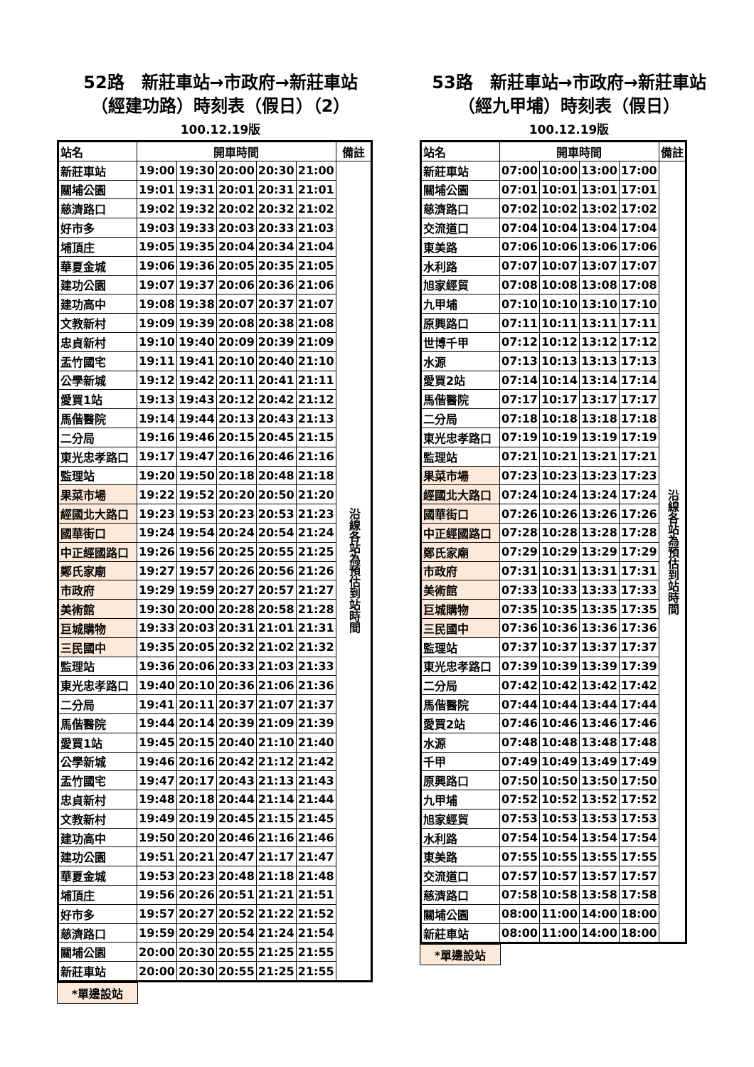52路　新莊車站→市政府→新莊車站
（經建功路）時刻表（假日）（2）
100.12.19版
| 站名 | 開車時間 | | | | | 備註 |
| --- | --- | --- | --- | --- | --- | --- |
| 新莊車站 | 19:00 | 19:30 | 20:00 | 20:30 | 21:00 | 沿線各站為預估到站時間 |
| 關埔公園 | 19:01 | 19:31 | 20:01 | 20:31 | 21:01 | |
| 慈濟路口 | 19:02 | 19:32 | 20:02 | 20:32 | 21:02 | |
| 好市多 | 19:03 | 19:33 | 20:03 | 20:33 | 21:03 | |
| 埔頂庄 | 19:05 | 19:35 | 20:04 | 20:34 | 21:04 | |
| 華夏金城 | 19:06 | 19:36 | 20:05 | 20:35 | 21:05 | |
| 建功公園 | 19:07 | 19:37 | 20:06 | 20:36 | 21:06 | |
| 建功高中 | 19:08 | 19:38 | 20:07 | 20:37 | 21:07 | |
| 文教新村 | 19:09 | 19:39 | 20:08 | 20:38 | 21:08 | |
| 忠貞新村 | 19:10 | 19:40 | 20:09 | 20:39 | 21:09 | |
| 盂竹國宅 | 19:11 | 19:41 | 20:10 | 20:40 | 21:10 | |
| 公學新城 | 19:12 | 19:42 | 20:11 | 20:41 | 21:11 | |
| 愛買1站 | 19:13 | 19:43 | 20:12 | 20:42 | 21:12 | |
| 馬偕醫院 | 19:14 | 19:44 | 20:13 | 20:43 | 21:13 | |
| 二分局 | 19:16 | 19:46 | 20:15 | 20:45 | 21:15 | |
| 東光忠孝路口 | 19:17 | 19:47 | 20:16 | 20:46 | 21:16 | |
| 監理站 | 19:20 | 19:50 | 20:18 | 20:48 | 21:18 | |
| 果菜市場 | 19:22 | 19:52 | 20:20 | 20:50 | 21:20 | |
| 經國北大路口 | 19:23 | 19:53 | 20:23 | 20:53 | 21:23 | |
| 國華街口 | 19:24 | 19:54 | 20:24 | 20:54 | 21:24 | |
| 中正經國路口 | 19:26 | 19:56 | 20:25 | 20:55 | 21:25 | |
| 鄭氏家廟 | 19:27 | 19:57 | 20:26 | 20:56 | 21:26 | |
| 市政府 | 19:29 | 19:59 | 20:27 | 20:57 | 21:27 | |
| 美術館 | 19:30 | 20:00 | 20:28 | 20:58 | 21:28 | |
| 巨城購物 | 19:33 | 20:03 | 20:31 | 21:01 | 21:31 | |
| 三民國中 | 19:35 | 20:05 | 20:32 | 21:02 | 21:32 | |
| 監理站 | 19:36 | 20:06 | 20:33 | 21:03 | 21:33 | |
| 東光忠孝路口 | 19:40 | 20:10 | 20:36 | 21:06 | 21:36 | |
| 二分局 | 19:41 | 20:11 | 20:37 | 21:07 | 21:37 | |
| 馬偕醫院 | 19:44 | 20:14 | 20:39 | 21:09 | 21:39 | |
| 愛買1站 | 19:45 | 20:15 | 20:40 | 21:10 | 21:40 | |
| 公學新城 | 19:46 | 20:16 | 20:42 | 21:12 | 21:42 | |
| 盂竹國宅 | 19:47 | 20:17 | 20:43 | 21:13 | 21:43 | |
| 忠貞新村 | 19:48 | 20:18 | 20:44 | 21:14 | 21:44 | |
| 文教新村 | 19:49 | 20:19 | 20:45 | 21:15 | 21:45 | |
| 建功高中 | 19:50 | 20:20 | 20:46 | 21:16 | 21:46 | |
| 建功公園 | 19:51 | 20:21 | 20:47 | 21:17 | 21:47 | |
| 華夏金城 | 19:53 | 20:23 | 20:48 | 21:18 | 21:48 | |
| 埔頂庄 | 19:56 | 20:26 | 20:51 | 21:21 | 21:51 | |
| 好市多 | 19:57 | 20:27 | 20:52 | 21:22 | 21:52 | |
| 慈濟路口 | 19:59 | 20:29 | 20:54 | 21:24 | 21:54 | |
| 關埔公園 | 20:00 | 20:30 | 20:55 | 21:25 | 21:55 | |
| 新莊車站 | 20:00 | 20:30 | 20:55 | 21:25 | 21:55 | |
*單邊設站
53路　新莊車站→市政府→新莊車站
（經九甲埔）時刻表（假日）
100.12.19版
| 站名 | 開車時間 | | | | 備註 |
| --- | --- | --- | --- | --- | --- |
| 新莊車站 | 07:00 | 10:00 | 13:00 | 17:00 | 沿線各站為預估到站時間 |
| 關埔公園 | 07:01 | 10:01 | 13:01 | 17:01 | |
| 慈濟路口 | 07:02 | 10:02 | 13:02 | 17:02 | |
| 交流道口 | 07:04 | 10:04 | 13:04 | 17:04 | |
| 東美路 | 07:06 | 10:06 | 13:06 | 17:06 | |
| 水利路 | 07:07 | 10:07 | 13:07 | 17:07 | |
| 旭家經貿 | 07:08 | 10:08 | 13:08 | 17:08 | |
| 九甲埔 | 07:10 | 10:10 | 13:10 | 17:10 | |
| 原興路口 | 07:11 | 10:11 | 13:11 | 17:11 | |
| 世博千甲 | 07:12 | 10:12 | 13:12 | 17:12 | |
| 水源 | 07:13 | 10:13 | 13:13 | 17:13 | |
| 愛買2站 | 07:14 | 10:14 | 13:14 | 17:14 | |
| 馬偕醫院 | 07:17 | 10:17 | 13:17 | 17:17 | |
| 二分局 | 07:18 | 10:18 | 13:18 | 17:18 | |
| 東光忠孝路口 | 07:19 | 10:19 | 13:19 | 17:19 | |
| 監理站 | 07:21 | 10:21 | 13:21 | 17:21 | |
| 果菜市場 | 07:23 | 10:23 | 13:23 | 17:23 | |
| 經國北大路口 | 07:24 | 10:24 | 13:24 | 17:24 | |
| 國華街口 | 07:26 | 10:26 | 13:26 | 17:26 | |
| 中正經國路口 | 07:28 | 10:28 | 13:28 | 17:28 | |
| 鄭氏家廟 | 07:29 | 10:29 | 13:29 | 17:29 | |
| 市政府 | 07:31 | 10:31 | 13:31 | 17:31 | |
| 美術館 | 07:33 | 10:33 | 13:33 | 17:33 | |
| 巨城購物 | 07:35 | 10:35 | 13:35 | 17:35 | |
| 三民國中 | 07:36 | 10:36 | 13:36 | 17:36 | |
| 監理站 | 07:37 | 10:37 | 13:37 | 17:37 | |
| 東光忠孝路口 | 07:39 | 10:39 | 13:39 | 17:39 | |
| 二分局 | 07:42 | 10:42 | 13:42 | 17:42 | |
| 馬偕醫院 | 07:44 | 10:44 | 13:44 | 17:44 | |
| 愛買2站 | 07:46 | 10:46 | 13:46 | 17:46 | |
| 水源 | 07:48 | 10:48 | 13:48 | 17:48 | |
| 千甲 | 07:49 | 10:49 | 13:49 | 17:49 | |
| 原興路口 | 07:50 | 10:50 | 13:50 | 17:50 | |
| 九甲埔 | 07:52 | 10:52 | 13:52 | 17:52 | |
| 旭家經貿 | 07:53 | 10:53 | 13:53 | 17:53 | |
| 水利路 | 07:54 | 10:54 | 13:54 | 17:54 | |
| 東美路 | 07:55 | 10:55 | 13:55 | 17:55 | |
| 交流道口 | 07:57 | 10:57 | 13:57 | 17:57 | |
| 慈濟路口 | 07:58 | 10:58 | 13:58 | 17:58 | |
| 關埔公園 | 08:00 | 11:00 | 14:00 | 18:00 | |
| 新莊車站 | 08:00 | 11:00 | 14:00 | 18:00 | |
*單邊設站